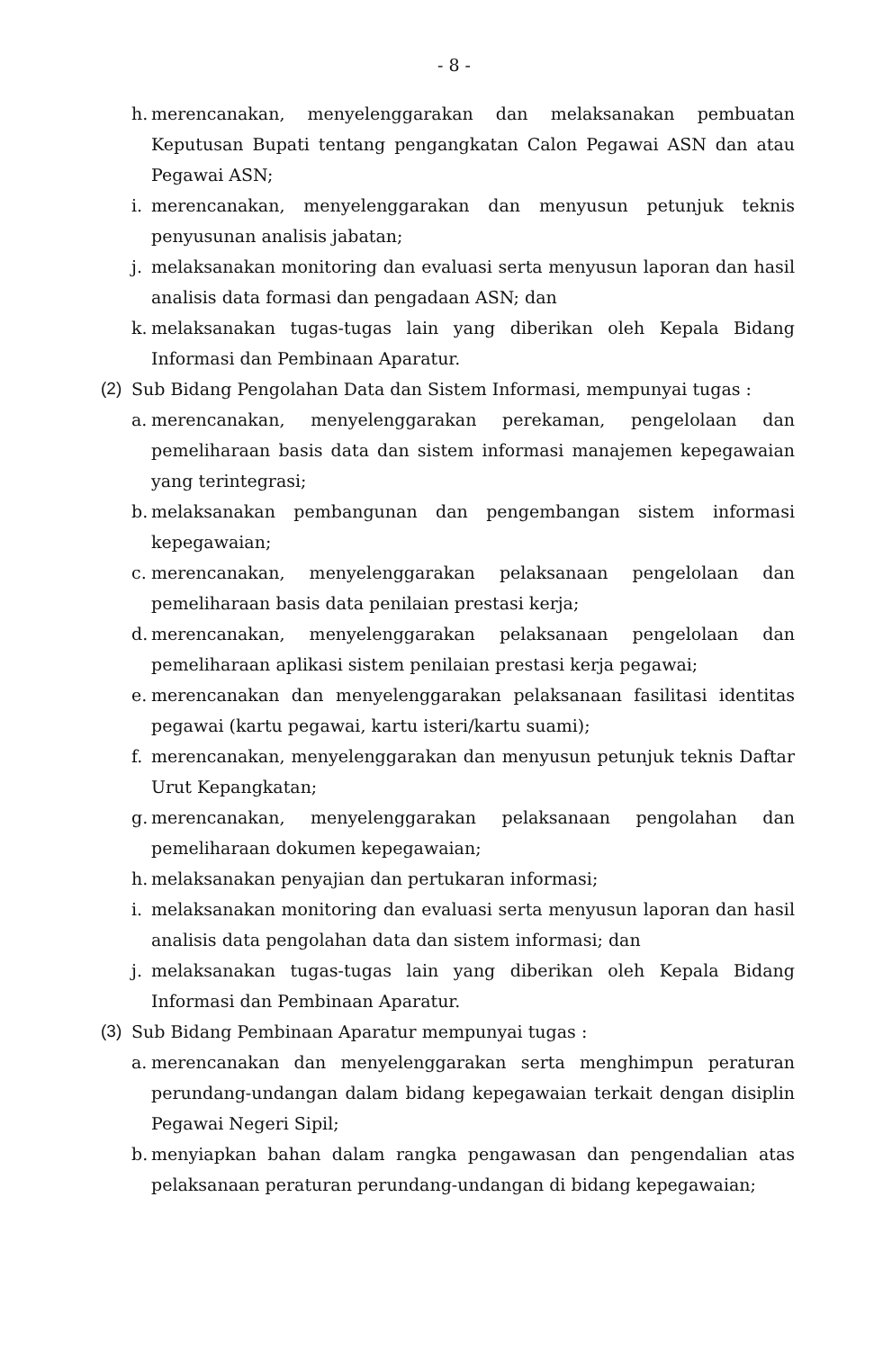- 8 -
h. merencanakan, menyelenggarakan dan melaksanakan pembuatan Keputusan Bupati tentang pengangkatan Calon Pegawai ASN dan atau Pegawai ASN;
i. merencanakan, menyelenggarakan dan menyusun petunjuk teknis penyusunan analisis jabatan;
j. melaksanakan monitoring dan evaluasi serta menyusun laporan dan hasil analisis data formasi dan pengadaan ASN; dan
k. melaksanakan tugas-tugas lain yang diberikan oleh Kepala Bidang Informasi dan Pembinaan Aparatur.
(2) Sub Bidang Pengolahan Data dan Sistem Informasi, mempunyai tugas :
a. merencanakan, menyelenggarakan perekaman, pengelolaan dan pemeliharaan basis data dan sistem informasi manajemen kepegawaian yang terintegrasi;
b. melaksanakan pembangunan dan pengembangan sistem informasi kepegawaian;
c. merencanakan, menyelenggarakan pelaksanaan pengelolaan dan pemeliharaan basis data penilaian prestasi kerja;
d. merencanakan, menyelenggarakan pelaksanaan pengelolaan dan pemeliharaan aplikasi sistem penilaian prestasi kerja pegawai;
e. merencanakan dan menyelenggarakan pelaksanaan fasilitasi identitas pegawai (kartu pegawai, kartu isteri/kartu suami);
f. merencanakan, menyelenggarakan dan menyusun petunjuk teknis Daftar Urut Kepangkatan;
g. merencanakan, menyelenggarakan pelaksanaan pengolahan dan pemeliharaan dokumen kepegawaian;
h. melaksanakan penyajian dan pertukaran informasi;
i. melaksanakan monitoring dan evaluasi serta menyusun laporan dan hasil analisis data pengolahan data dan sistem informasi; dan
j. melaksanakan tugas-tugas lain yang diberikan oleh Kepala Bidang Informasi dan Pembinaan Aparatur.
(3) Sub Bidang Pembinaan Aparatur mempunyai tugas :
a. merencanakan dan menyelenggarakan serta menghimpun peraturan perundang-undangan dalam bidang kepegawaian terkait dengan disiplin Pegawai Negeri Sipil;
b. menyiapkan bahan dalam rangka pengawasan dan pengendalian atas pelaksanaan peraturan perundang-undangan di bidang kepegawaian;